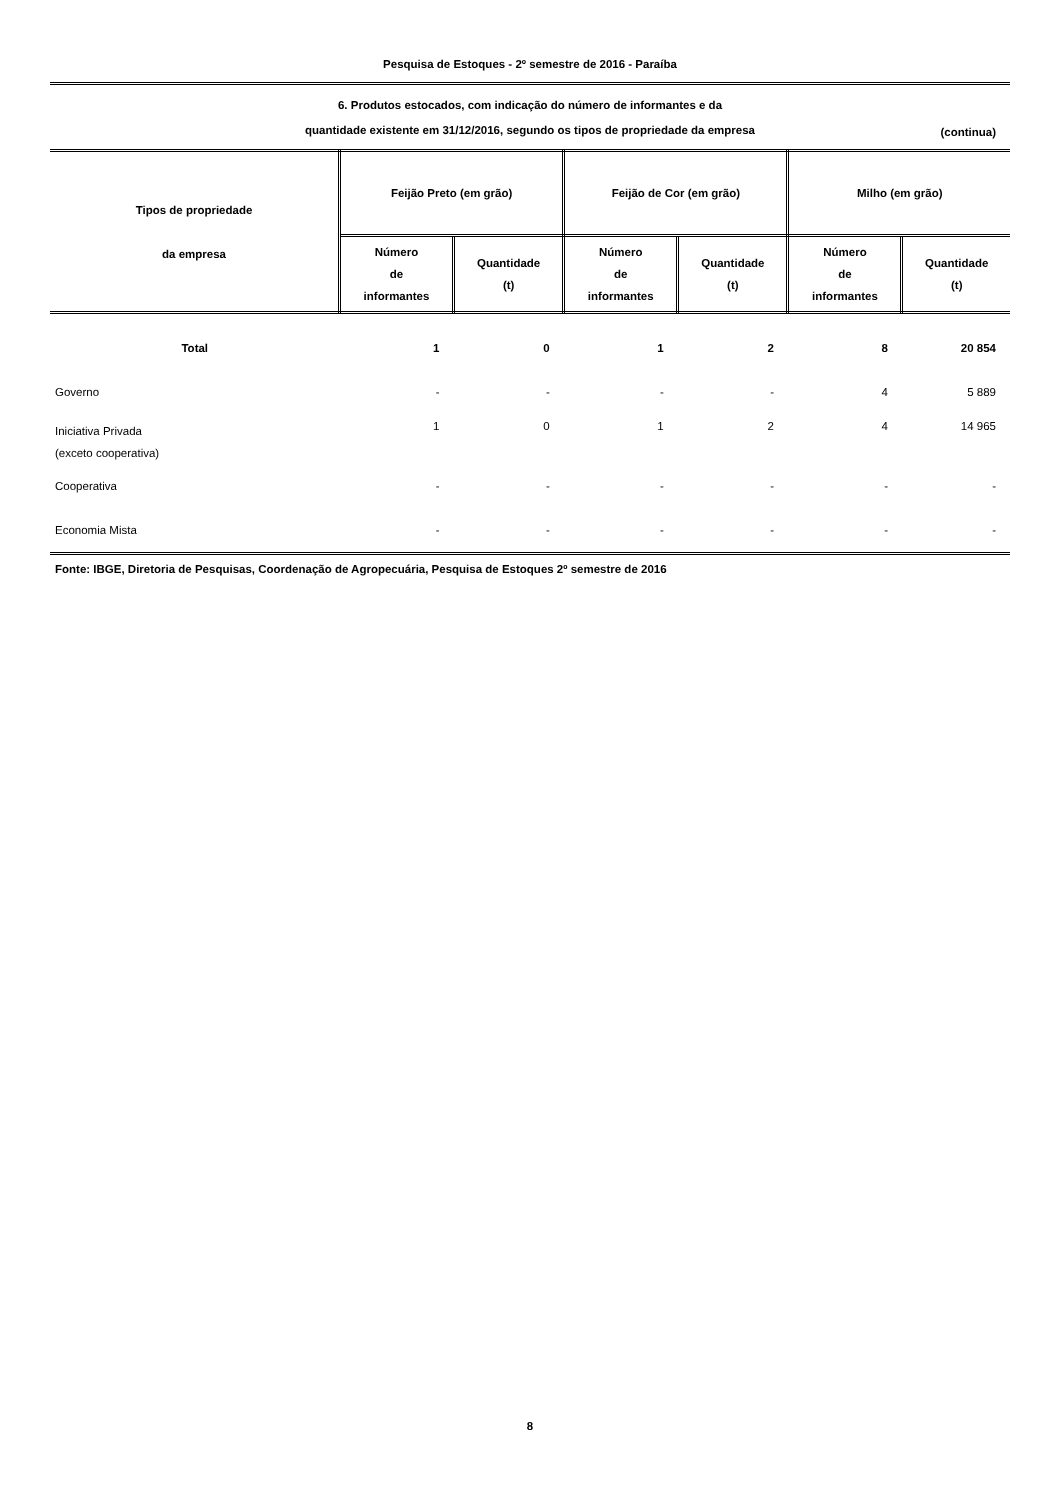Pesquisa de Estoques - 2º semestre de 2016 - Paraíba
6. Produtos estocados, com indicação do número de informantes e da
quantidade existente em 31/12/2016, segundo os tipos de propriedade da empresa
(continua)
| Tipos de propriedade da empresa | Feijão Preto (em grão) | | Feijão de Cor (em grão) | | Milho (em grão) | |
| --- | --- | --- | --- | --- | --- | --- |
| | Número de informantes | Quantidade (t) | Número de informantes | Quantidade (t) | Número de informantes | Quantidade (t) |
| Total | 1 | 0 | 1 | 2 | 8 | 20 854 |
| Governo | - | - | - | - | 4 | 5 889 |
| Iniciativa Privada (exceto cooperativa) | 1 | 0 | 1 | 2 | 4 | 14 965 |
| Cooperativa | - | - | - | - | - | - |
| Economia Mista | - | - | - | - | - | - |
Fonte: IBGE, Diretoria de Pesquisas, Coordenação de Agropecuária, Pesquisa de Estoques 2º semestre de 2016
8